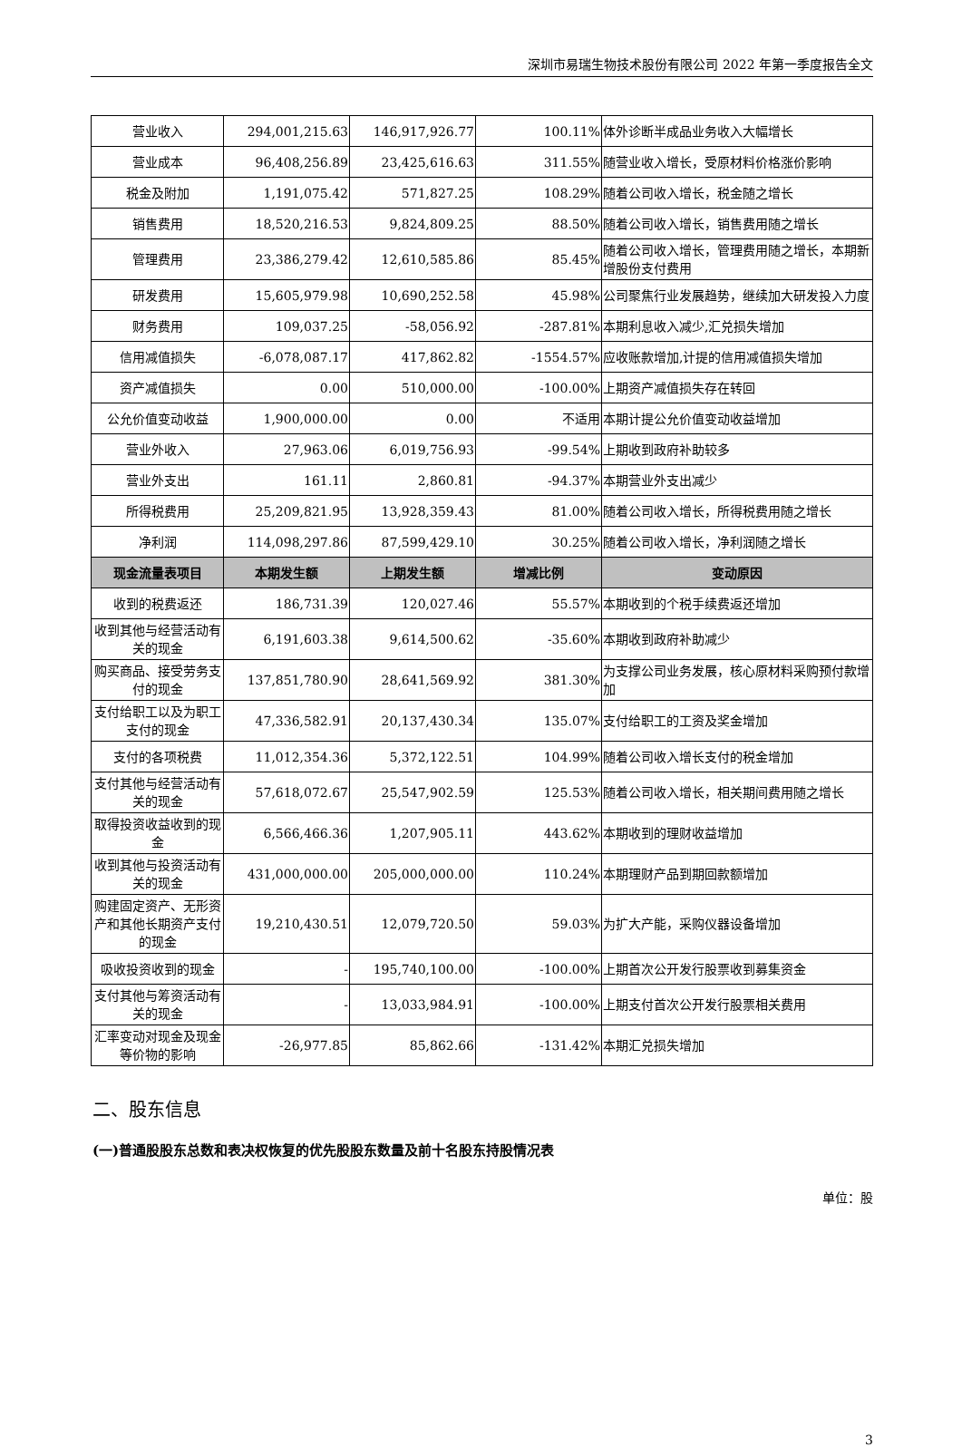深圳市易瑞生物技术股份有限公司 2022 年第一季度报告全文
| 营业收入 | 294,001,215.63 | 146,917,926.77 | 100.11% | 体外诊断半成品业务收入大幅增长 |
| 营业成本 | 96,408,256.89 | 23,425,616.63 | 311.55% | 随营业收入增长，受原材料价格涨价影响 |
| 税金及附加 | 1,191,075.42 | 571,827.25 | 108.29% | 随着公司收入增长，税金随之增长 |
| 销售费用 | 18,520,216.53 | 9,824,809.25 | 88.50% | 随着公司收入增长，销售费用随之增长 |
| 管理费用 | 23,386,279.42 | 12,610,585.86 | 85.45% | 随着公司收入增长，管理费用随之增长，本期新增股份支付费用 |
| 研发费用 | 15,605,979.98 | 10,690,252.58 | 45.98% | 公司聚焦行业发展趋势，继续加大研发投入力度 |
| 财务费用 | 109,037.25 | -58,056.92 | -287.81% | 本期利息收入减少,汇兑损失增加 |
| 信用减值损失 | -6,078,087.17 | 417,862.82 | -1554.57% | 应收账款增加,计提的信用减值损失增加 |
| 资产减值损失 | 0.00 | 510,000.00 | -100.00% | 上期资产减值损失存在转回 |
| 公允价值变动收益 | 1,900,000.00 | 0.00 | 不适用 | 本期计提公允价值变动收益增加 |
| 营业外收入 | 27,963.06 | 6,019,756.93 | -99.54% | 上期收到政府补助较多 |
| 营业外支出 | 161.11 | 2,860.81 | -94.37% | 本期营业外支出减少 |
| 所得税费用 | 25,209,821.95 | 13,928,359.43 | 81.00% | 随着公司收入增长，所得税费用随之增长 |
| 净利润 | 114,098,297.86 | 87,599,429.10 | 30.25% | 随着公司收入增长，净利润随之增长 |
| 现金流量表项目 | 本期发生额 | 上期发生额 | 增减比例 | 变动原因 |
| 收到的税费返还 | 186,731.39 | 120,027.46 | 55.57% | 本期收到的个税手续费返还增加 |
| 收到其他与经营活动有关的现金 | 6,191,603.38 | 9,614,500.62 | -35.60% | 本期收到政府补助减少 |
| 购买商品、接受劳务支付的现金 | 137,851,780.90 | 28,641,569.92 | 381.30% | 为支撑公司业务发展，核心原材料采购预付款增加 |
| 支付给职工以及为职工支付的现金 | 47,336,582.91 | 20,137,430.34 | 135.07% | 支付给职工的工资及奖金增加 |
| 支付的各项税费 | 11,012,354.36 | 5,372,122.51 | 104.99% | 随着公司收入增长支付的税金增加 |
| 支付其他与经营活动有关的现金 | 57,618,072.67 | 25,547,902.59 | 125.53% | 随着公司收入增长，相关期间费用随之增长 |
| 取得投资收益收到的现金 | 6,566,466.36 | 1,207,905.11 | 443.62% | 本期收到的理财收益增加 |
| 收到其他与投资活动有关的现金 | 431,000,000.00 | 205,000,000.00 | 110.24% | 本期理财产品到期回款额增加 |
| 购建固定资产、无形资产和其他长期资产支付的现金 | 19,210,430.51 | 12,079,720.50 | 59.03% | 为扩大产能，采购仪器设备增加 |
| 吸收投资收到的现金 | - | 195,740,100.00 | -100.00% | 上期首次公开发行股票收到募集资金 |
| 支付其他与筹资活动有关的现金 | - | 13,033,984.91 | -100.00% | 上期支付首次公开发行股票相关费用 |
| 汇率变动对现金及现金等价物的影响 | -26,977.85 | 85,862.66 | -131.42% | 本期汇兑损失增加 |
二、股东信息
(一)普通股股东总数和表决权恢复的优先股股东数量及前十名股东持股情况表
单位：股
3